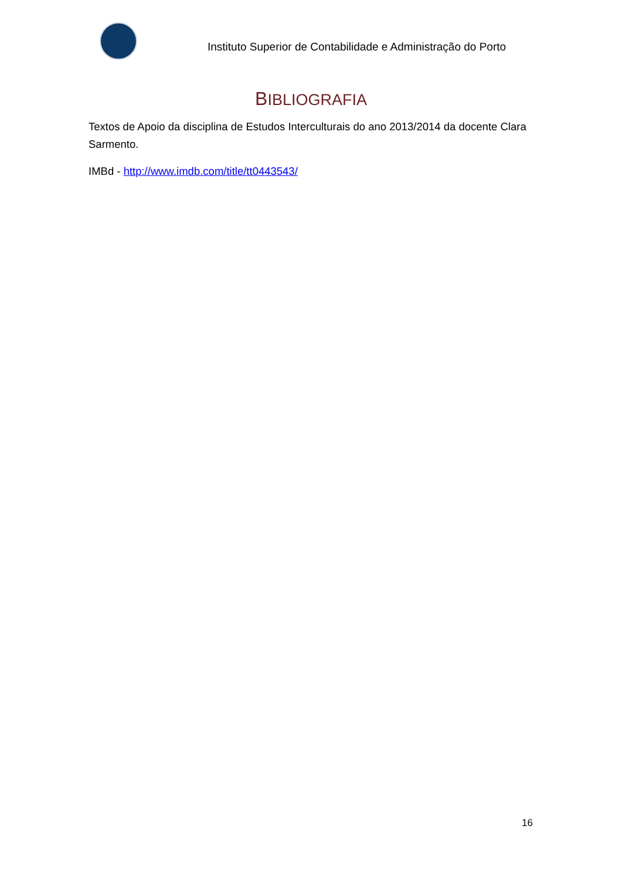Instituto Superior de Contabilidade e Administração do Porto
BIBLIOGRAFIA
Textos de Apoio da disciplina de Estudos Interculturais do ano 2013/2014 da docente Clara Sarmento.
IMBd - http://www.imdb.com/title/tt0443543/
16